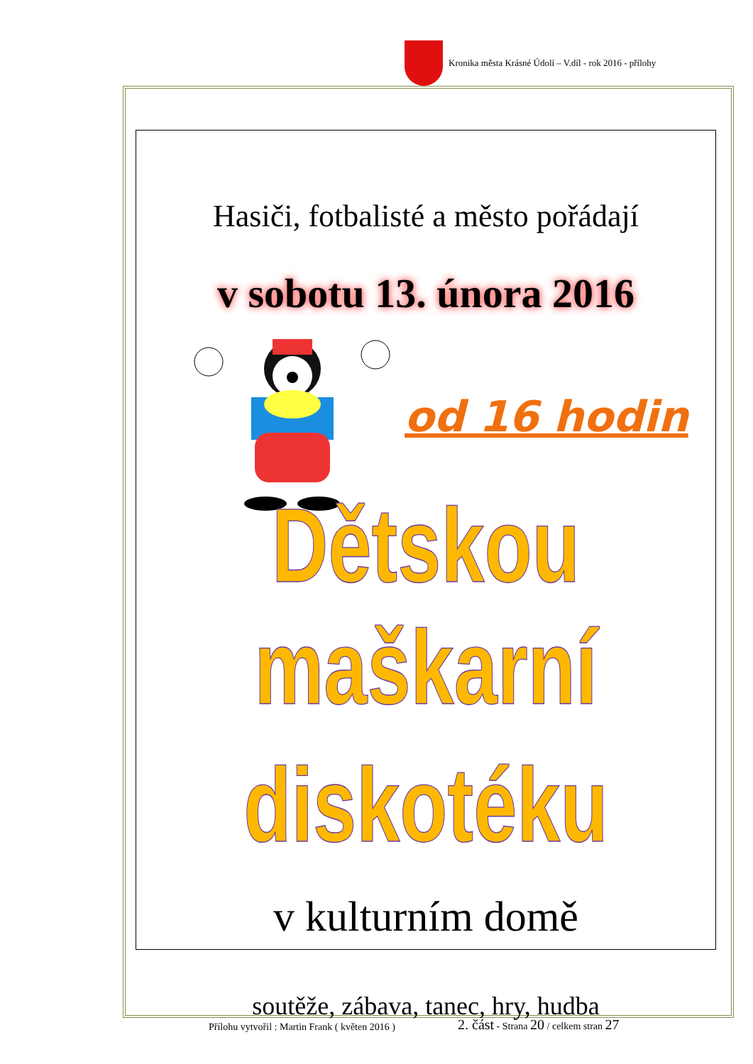Kronika města Krásné Údolí – V.díl - rok 2016 - přílohy
Hasiči, fotbalisté a město pořádají
v sobotu 13. února 2016
od 16 hodin
Dětskou maškarní
diskotéku
v kulturním domě
soutěže, zábava, tanec, hry, hudba
Přílohu vytvořil : Martin Frank ( květen 2016 )
2. část - Strana 20 / celkem stran 27